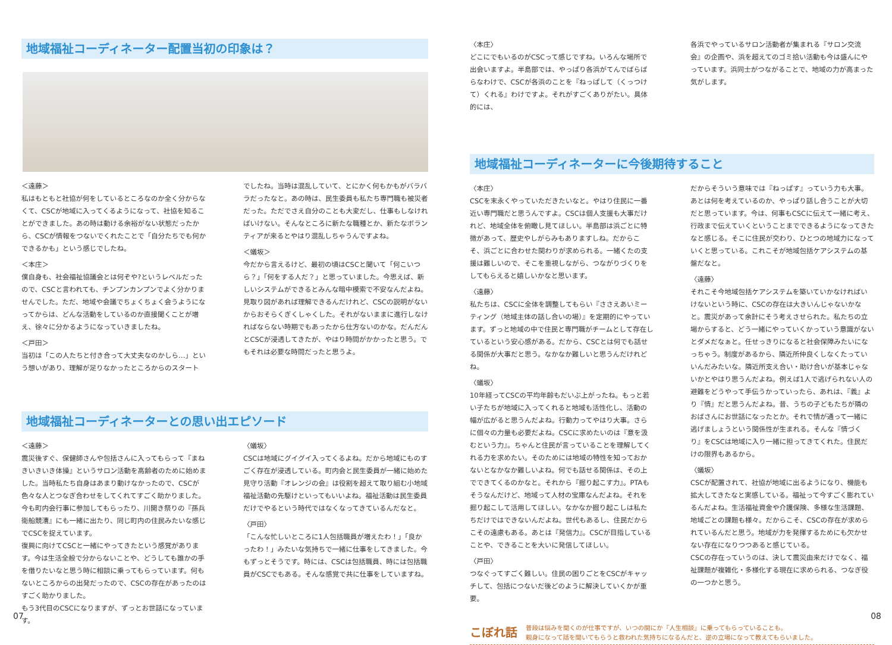地域福祉コーディネーター配置当初の印象は？
＜遠藤＞
私はもともと社協が何をしているところなのか全く分からなくて、CSCが地域に入ってくるようになって、社協を知ることができました。あの時は動ける余裕がない状態だったから、CSCが情報をつないでくれたことで「自分たちでも何かできるかも」という感じでしたね。
＜本庄＞
僕自身も、社会福祉協議会とは何ぞや?というレベルだったので、CSCと言われても、チンプンカンプンでよく分かりませんでした。ただ、地域や会議でちょくちょく会うようになってからは、どんな活動をしているのか直接聞くことが増え、徐々に分かるようになっていきましたね。
＜戸田＞
当初は「この人たちと付き合って大丈夫なのかしら…」という想いがあり、理解が足りなかったところからのスタート
でしたね。当時は混乱していて、とにかく何もかもがバラバラだったなと。あの時は、民生委員も私たち専門職も被災者だった。ただでさえ自分のことも大変だし、仕事もしなければいけない。そんなところに新たな職種とか、新たなボランティアが来るとやはり混乱しちゃうんですよね。
＜蟻坂＞
今だから言えるけど、最初の頃はCSCと聞いて「何こいつら？」「何をする人だ？」と思っていました。今思えば、新しいシステムができるとみんな暗中模索で不安なんだよね。見取り図があれば理解できるんだけれど、CSCの説明がないからおそらくぎくしゃくした。それがないままに進行しなければならない時期でもあったから仕方ないのかな。だんだんとCSCが浸透してきたが、やはり時間がかかったと思う。でもそれは必要な時間だったと思うよ。
地域福祉コーディネーターとの思い出エピソード
＜遠藤＞
震災後すぐ、保健師さんや包括さんに入ってもらって『まねきいきいき体操』というサロン活動を高齢者のために始めました。当時私たち自身はあまり動けなかったので、CSCが色々な人とつなぎ合わせをしてくれてすごく助かりました。今も町内会行事に参加してもらったり、川開き祭りの『孫兵衛船競漕』にも一緒に出たり、同じ町内の住民みたいな感じでCSCを捉えています。
復興に向けてCSCと一緒にやってきたという感覚があります。今は生活全般で分からないことや、どうしても誰かの手を借りたいなと思う時に相談に乗ってもらっています。何もないところからの出発だったので、CSCの存在があったのはすごく助かりました。
もう3代目のCSCになりますが、ずっとお世話になっています。
〈蟻坂〉
CSCは地域にグイグイ入ってくるよね。だから地域にものすごく存在が浸透している。町内会と民生委員が一緒に始めた見守り活動『オレンジの会』は役割を超えて取り組む小地域福祉活動の先駆けといってもいいよね。福祉活動は民生委員だけでやるという時代ではなくなってきているんだなと。
〈戸田〉
「こんな忙しいところに1人包括職員が増えたわ！」「良かったわ！」みたいな気持ちで一緒に仕事をしてきました。今もずっとそうです。時には、CSCは包括職員、時には包括職員がCSCでもある。そんな感覚で共に仕事をしていますね。
07
〈本庄〉
どこにでもいるのがCSCって感じですね。いろんな場所で出会いますよ。半島部では、やっぱり各浜がてんでばらばらなわけで、CSCが各浜のことを『ねっぱして（くっつけて）くれる』わけですよ。それがすごくありがたい。具体的には、
各浜でやっているサロン活動者が集まれる『サロン交流会』の企画や、浜を超えてのゴミ拾い活動も今は盛んにやっています。浜同士がつながることで、地域の力が高まった気がします。
地域福祉コーディネーターに今後期待すること
〈本庄〉
CSCを末永くやっていただきたいなと。やはり住民に一番近い専門職だと思うんですよ。CSCは個人支援も大事だけれど、地域全体を俯瞰し見てほしい。半島部は浜ごとに特徴があって、歴史やしがらみもありますしね。だからこそ、浜ごとに合わせた関わりが求められる。一緒くたの支援は難しいので、そこを重視しながら、つながりづくりをしてもらえると嬉しいかなと思います。
〈遠藤〉
私たちは、CSCに全体を調整してもらい『ささえあいミーティング（地域主体の話し合いの場）』を定期的にやっています。ずっと地域の中で住民と専門職がチームとして存在しているという安心感がある。だから、CSCとは何でも話せる関係が大事だと思う。なかなか難しいと思うんだけれどね。
〈蟻坂〉
10年経ってCSCの平均年齢もだいぶ上がったね。もっと若い子たちが地域に入ってくれると地域も活性化し、活動の幅が広がると思うんだよね。行動力ってやはり大事。さらに個々の力量も必要だよね。CSCに求めたいのは『意を汲むという力』。ちゃんと住民が言っていることを理解してくれる力を求めたい。そのためには地域の特性を知っておかないとなかなか難しいよね。何でも話せる関係は、その上でできてくるのかなと。それから『掘り起こす力』。PTAもそうなんだけど、地域って人材の宝庫なんだよね。それを掘り起こして活用してほしい。なかなか掘り起こしは私たちだけではできないんだよね。世代もあるし、住民だからこその遠慮もある。あとは『発信力』。CSCが目指していることや、できることを大いに発信してほしい。
〈戸田〉
つなぐってすごく難しい。住民の困りごとをCSCがキャッチして、包括につないだ後どのように解決していくかが重要。
だからそういう意味では『ねっぱす』っていう力も大事。あとは何を考えているのか、やっぱり話し合うことが大切だと思っています。今は、何事もCSCに伝えて一緒に考え、行政まで伝えていくということまでできるようになってきたなと感じる。そこに住民が交わり、ひとつの地域力になっていくと思っている。これこそが地域包括ケアシステムの基盤だなと。
〈遠藤〉
それこそ今地域包括ケアシステムを築いていかなければいけないという時に、CSCの存在は大きいんじゃないかなと。震災があって余計にそう考えさせられた。私たちの立場からすると、どう一緒にやっていくかっていう意識がないとダメだなぁと。任せっきりになると社会保障みたいになっちゃう。制度があるから、隣近所仲良くしなくたっていいんだみたいな。隣近所支え合い・助け合いが基本じゃないかとやはり思うんだよね。例えば1人で逃げられない人の避難をどうやって手伝うかっていったら、あれは、『義』より『情』だと思うんだよね。昔、うちの子どもたちが隣のおばさんにお世話になったとか。それで情が通って一緒に逃げましょうという関係性が生まれる。そんな『情づくり』をCSCは地域に入り一緒に担ってきてくれた。住民だけの限界もあるから。
〈蟻坂〉
CSCが配置されて、社協が地域に出るようになり、機能も拡大してきたなと実感している。福祉って今すごく膨れているんだよね。生活福祉資金や介護保険、多様な生活課題、地域ごとの課題も様々。だからこそ、CSCの存在が求められているんだと思う。地域が力を発揮するためにも欠かせない存在になりつつあると感じている。
CSCの存在っていうのは、決して震災由来だけでなく、福祉課題が複雑化・多様化する現在に求められる、つなぎ役の一つかと思う。
こぼれ話
普段は悩みを聞くのが仕事ですが、いつの間にか『人生相談』に乗ってもらっていることも。
親身になって話を聞いてもらうと救われた気持ちになるんだと、逆の立場になって教えてもらいました。
08